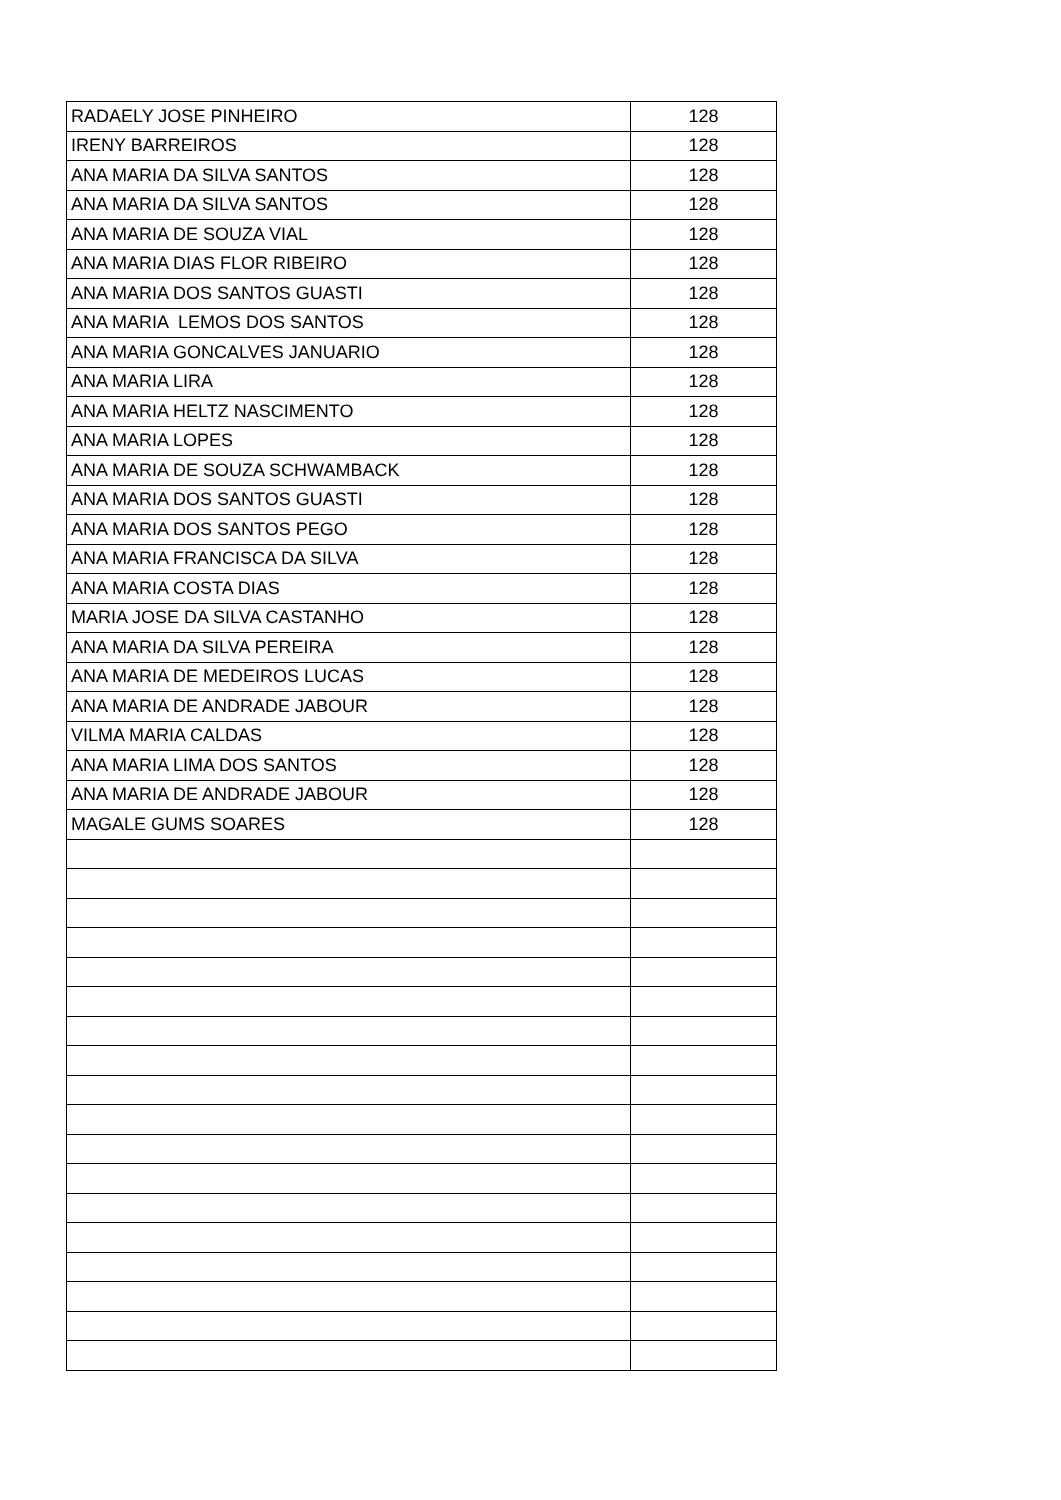| RADAELY JOSE PINHEIRO | 128 |
| IRENY BARREIROS | 128 |
| ANA MARIA DA SILVA SANTOS | 128 |
| ANA MARIA DA SILVA SANTOS | 128 |
| ANA MARIA DE SOUZA VIAL | 128 |
| ANA MARIA DIAS FLOR RIBEIRO | 128 |
| ANA MARIA DOS SANTOS GUASTI | 128 |
| ANA MARIA LEMOS DOS SANTOS | 128 |
| ANA MARIA GONCALVES JANUARIO | 128 |
| ANA MARIA LIRA | 128 |
| ANA MARIA HELTZ NASCIMENTO | 128 |
| ANA MARIA LOPES | 128 |
| ANA MARIA DE SOUZA SCHWAMBACK | 128 |
| ANA MARIA DOS SANTOS GUASTI | 128 |
| ANA MARIA DOS SANTOS PEGO | 128 |
| ANA MARIA FRANCISCA DA SILVA | 128 |
| ANA MARIA COSTA DIAS | 128 |
| MARIA JOSE DA SILVA CASTANHO | 128 |
| ANA MARIA DA SILVA PEREIRA | 128 |
| ANA MARIA DE MEDEIROS LUCAS | 128 |
| ANA MARIA DE ANDRADE JABOUR | 128 |
| VILMA MARIA CALDAS | 128 |
| ANA MARIA LIMA DOS SANTOS | 128 |
| ANA MARIA DE ANDRADE JABOUR | 128 |
| MAGALE GUMS SOARES | 128 |